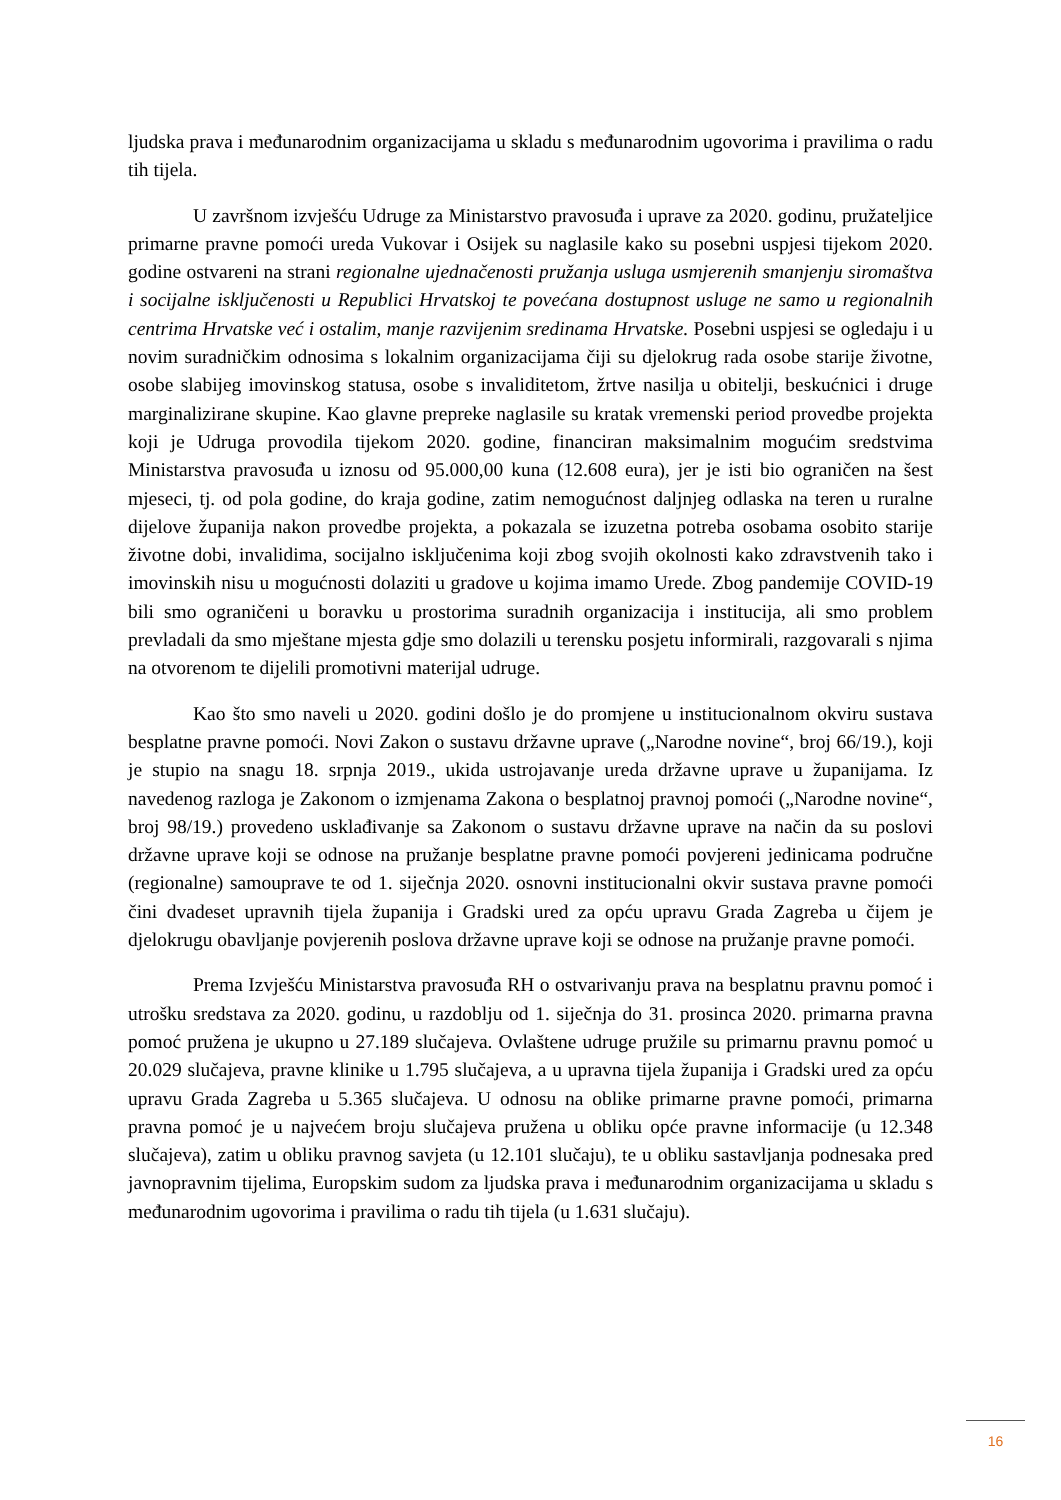ljudska prava i međunarodnim organizacijama u skladu s međunarodnim ugovorima i pravilima o radu tih tijela.
U završnom izvješću Udruge za Ministarstvo pravosuđa i uprave za 2020. godinu, pružateljice primarne pravne pomoći ureda Vukovar i Osijek su naglasile kako su posebni uspjesi tijekom 2020. godine ostvareni na strani regionalne ujednačenosti pružanja usluga usmjerenih smanjenju siromaštva i socijalne isključenosti u Republici Hrvatskoj te povećana dostupnost usluge ne samo u regionalnih centrima Hrvatske već i ostalim, manje razvijenim sredinama Hrvatske. Posebni uspjesi se ogledaju i u novim suradničkim odnosima s lokalnim organizacijama čiji su djelokrug rada osobe starije životne, osobe slabijeg imovinskog statusa, osobe s invaliditetom, žrtve nasilja u obitelji, beskućnici i druge marginalizirane skupine. Kao glavne prepreke naglasile su kratak vremenski period provedbe projekta koji je Udruga provodila tijekom 2020. godine, financiran maksimalnim mogućim sredstvima Ministarstva pravosuđa u iznosu od 95.000,00 kuna (12.608 eura), jer je isti bio ograničen na šest mjeseci, tj. od pola godine, do kraja godine, zatim nemogućnost daljnjeg odlaska na teren u ruralne dijelove županija nakon provedbe projekta, a pokazala se izuzetna potreba osobama osobito starije životne dobi, invalidima, socijalno isključenima koji zbog svojih okolnosti kako zdravstvenih tako i imovinskih nisu u mogućnosti dolaziti u gradove u kojima imamo Urede. Zbog pandemije COVID-19 bili smo ograničeni u boravku u prostorima suradnih organizacija i institucija, ali smo problem prevladali da smo mještane mjesta gdje smo dolazili u terensku posjetu informirali, razgovarali s njima na otvorenom te dijelili promotivni materijal udruge.
Kao što smo naveli u 2020. godini došlo je do promjene u institucionalnom okviru sustava besplatne pravne pomoći. Novi Zakon o sustavu državne uprave („Narodne novine“, broj 66/19.), koji je stupio na snagu 18. srpnja 2019., ukida ustrojavanje ureda državne uprave u županijama. Iz navedenog razloga je Zakonom o izmjenama Zakona o besplatnoj pravnoj pomoći („Narodne novine“, broj 98/19.) provedeno usklađivanje sa Zakonom o sustavu državne uprave na način da su poslovi državne uprave koji se odnose na pružanje besplatne pravne pomoći povjereni jedinicama područne (regionalne) samouprave te od 1. siječnja 2020. osnovni institucionalni okvir sustava pravne pomoći čini dvadeset upravnih tijela županija i Gradski ured za opću upravu Grada Zagreba u čijem je djelokrugu obavljanje povjerenih poslova državne uprave koji se odnose na pružanje pravne pomoći.
Prema Izvješću Ministarstva pravosuđa RH o ostvarivanju prava na besplatnu pravnu pomoć i utrošku sredstava za 2020. godinu, u razdoblju od 1. siječnja do 31. prosinca 2020. primarna pravna pomoć pružena je ukupno u 27.189 slučajeva. Ovlaštene udruge pružile su primarnu pravnu pomoć u 20.029 slučajeva, pravne klinike u 1.795 slučajeva, a u upravna tijela županija i Gradski ured za opću upravu Grada Zagreba u 5.365 slučajeva. U odnosu na oblike primarne pravne pomoći, primarna pravna pomoć je u najvećem broju slučajeva pružena u obliku opće pravne informacije (u 12.348 slučajeva), zatim u obliku pravnog savjeta (u 12.101 slučaju), te u obliku sastavljanja podnesaka pred javnopravnim tijelima, Europskim sudom za ljudska prava i međunarodnim organizacijama u skladu s međunarodnim ugovorima i pravilima o radu tih tijela (u 1.631 slučaju).
16